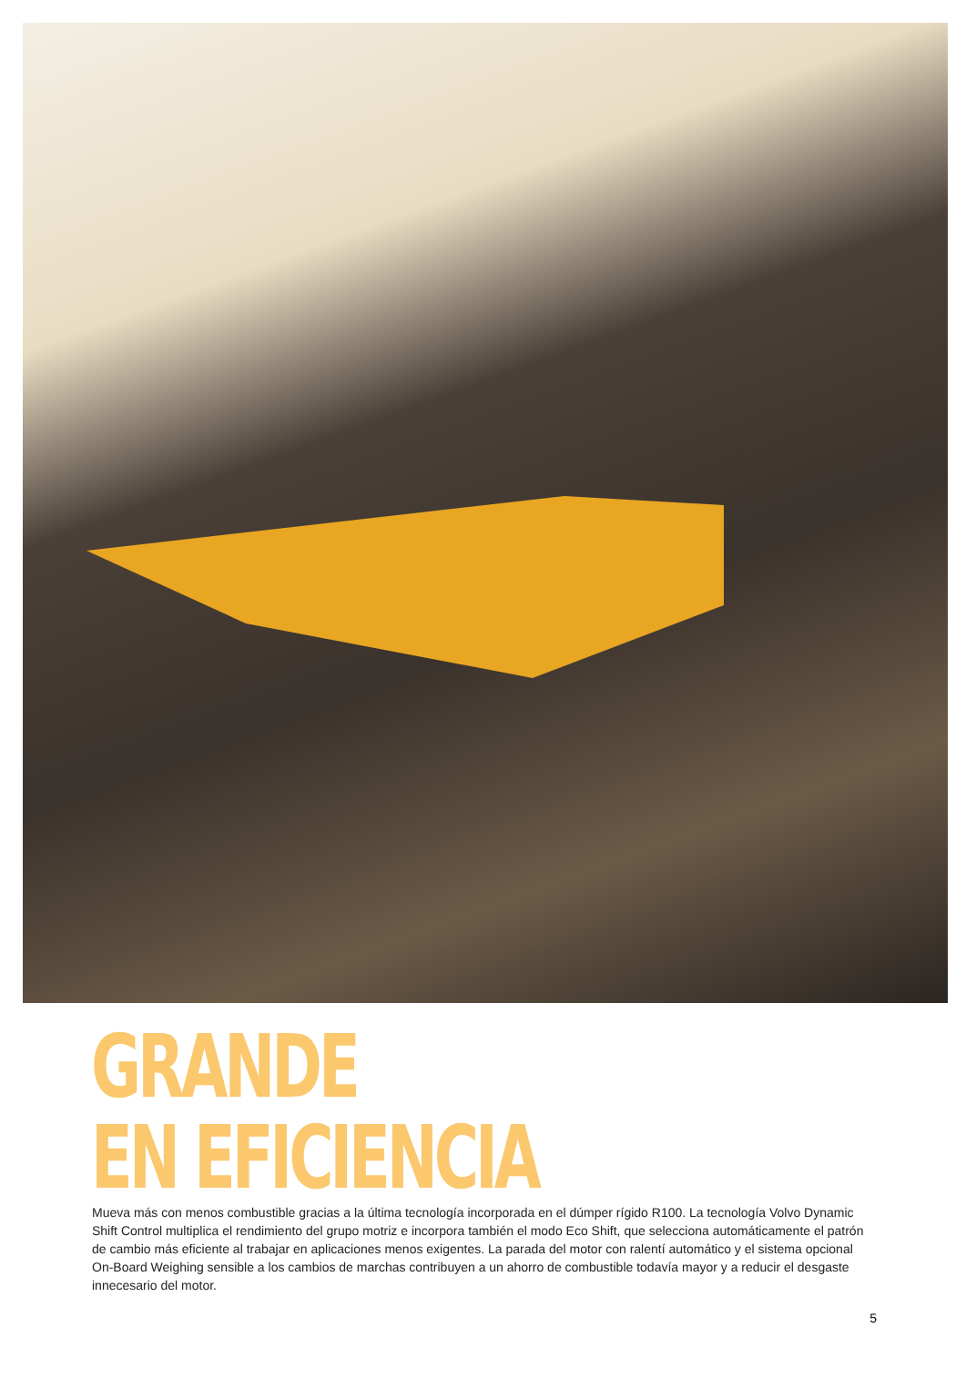GRANDE
EN EFICIENCIA
Mueva más con menos combustible gracias a la última tecnología incorporada en el dúmper rígido R100. La tecnología Volvo Dynamic Shift Control multiplica el rendimiento del grupo motriz e incorpora también el modo Eco Shift, que selecciona automáticamente el patrón de cambio más eficiente al trabajar en aplicaciones menos exigentes. La parada del motor con ralentí automático y el sistema opcional On-Board Weighing sensible a los cambios de marchas contribuyen a un ahorro de combustible todavía mayor y a reducir el desgaste innecesario del motor.
5